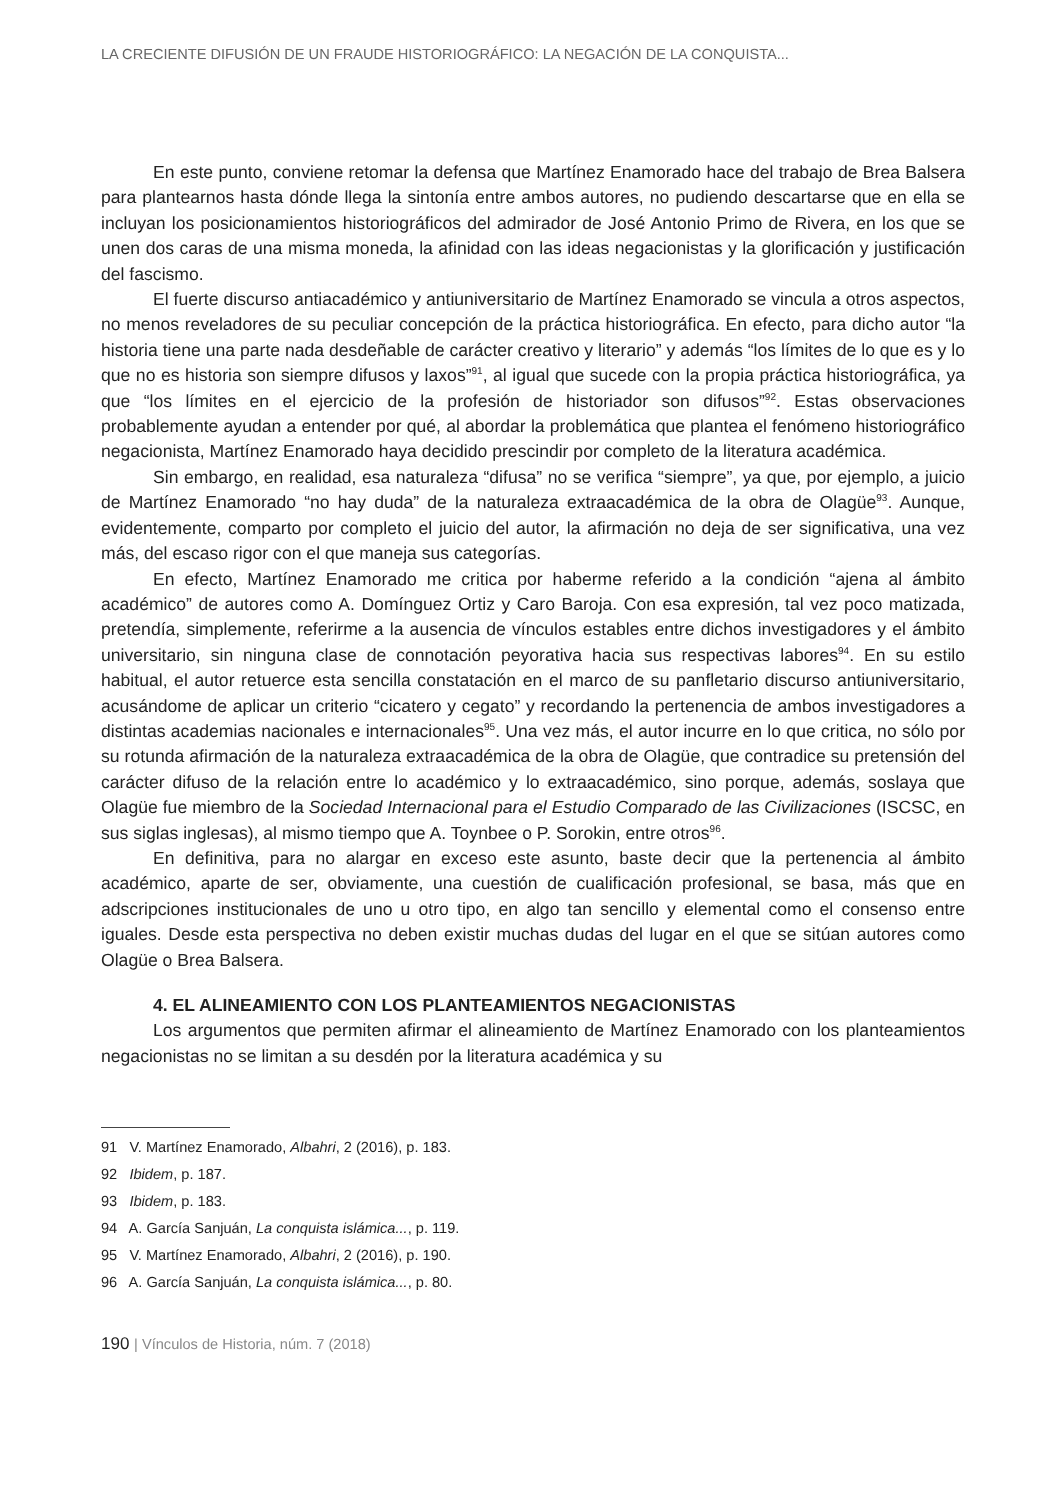LA CRECIENTE DIFUSIÓN DE UN FRAUDE HISTORIOGRÁFICO: LA NEGACIÓN DE LA CONQUISTA...
En este punto, conviene retomar la defensa que Martínez Enamorado hace del trabajo de Brea Balsera para plantearnos hasta dónde llega la sintonía entre ambos autores, no pudiendo descartarse que en ella se incluyan los posicionamientos historiográficos del admirador de José Antonio Primo de Rivera, en los que se unen dos caras de una misma moneda, la afinidad con las ideas negacionistas y la glorificación y justificación del fascismo.
El fuerte discurso antiacadémico y antiuniversitario de Martínez Enamorado se vincula a otros aspectos, no menos reveladores de su peculiar concepción de la práctica historiográfica. En efecto, para dicho autor “la historia tiene una parte nada desdeñable de carácter creativo y literario” y además “los límites de lo que es y lo que no es historia son siempre difusos y laxos”<sup>91</sup>, al igual que sucede con la propia práctica historiográfica, ya que “los límites en el ejercicio de la profesión de historiador son difusos”<sup>92</sup>. Estas observaciones probablemente ayudan a entender por qué, al abordar la problemática que plantea el fenómeno historiográfico negacionista, Martínez Enamorado haya decidido prescindir por completo de la literatura académica.
Sin embargo, en realidad, esa naturaleza “difusa” no se verifica “siempre”, ya que, por ejemplo, a juicio de Martínez Enamorado “no hay duda” de la naturaleza extraacadémica de la obra de Olagüe<sup>93</sup>. Aunque, evidentemente, comparto por completo el juicio del autor, la afirmación no deja de ser significativa, una vez más, del escaso rigor con el que maneja sus categorías.
En efecto, Martínez Enamorado me critica por haberme referido a la condición “ajena al ámbito académico” de autores como A. Domínguez Ortiz y Caro Baroja. Con esa expresión, tal vez poco matizada, pretendía, simplemente, referirme a la ausencia de vínculos estables entre dichos investigadores y el ámbito universitario, sin ninguna clase de connotación peyorativa hacia sus respectivas labores<sup>94</sup>. En su estilo habitual, el autor retuerce esta sencilla constatación en el marco de su panfletario discurso antiuniversitario, acusándome de aplicar un criterio “cicatero y cegato” y recordando la pertenencia de ambos investigadores a distintas academias nacionales e internacionales<sup>95</sup>. Una vez más, el autor incurre en lo que critica, no sólo por su rotunda afirmación de la naturaleza extraacadémica de la obra de Olagüe, que contradice su pretensión del carácter difuso de la relación entre lo académico y lo extraacadémico, sino porque, además, soslaya que Olagüe fue miembro de la Sociedad Internacional para el Estudio Comparado de las Civilizaciones (ISCSC, en sus siglas inglesas), al mismo tiempo que A. Toynbee o P. Sorokin, entre otros<sup>96</sup>.
En definitiva, para no alargar en exceso este asunto, baste decir que la pertenencia al ámbito académico, aparte de ser, obviamente, una cuestión de cualificación profesional, se basa, más que en adscripciones institucionales de uno u otro tipo, en algo tan sencillo y elemental como el consenso entre iguales. Desde esta perspectiva no deben existir muchas dudas del lugar en el que se sitúan autores como Olagüe o Brea Balsera.
4. EL ALINEAMIENTO CON LOS PLANTEAMIENTOS NEGACIONISTAS
Los argumentos que permiten afirmar el alineamiento de Martínez Enamorado con los planteamientos negacionistas no se limitan a su desdén por la literatura académica y su
91 V. Martínez Enamorado, Albahri, 2 (2016), p. 183.
92 Ibidem, p. 187.
93 Ibidem, p. 183.
94 A. García Sanjuán, La conquista islámica..., p. 119.
95 V. Martínez Enamorado, Albahri, 2 (2016), p. 190.
96 A. García Sanjuán, La conquista islámica..., p. 80.
190 | Vínculos de Historia, núm. 7 (2018)